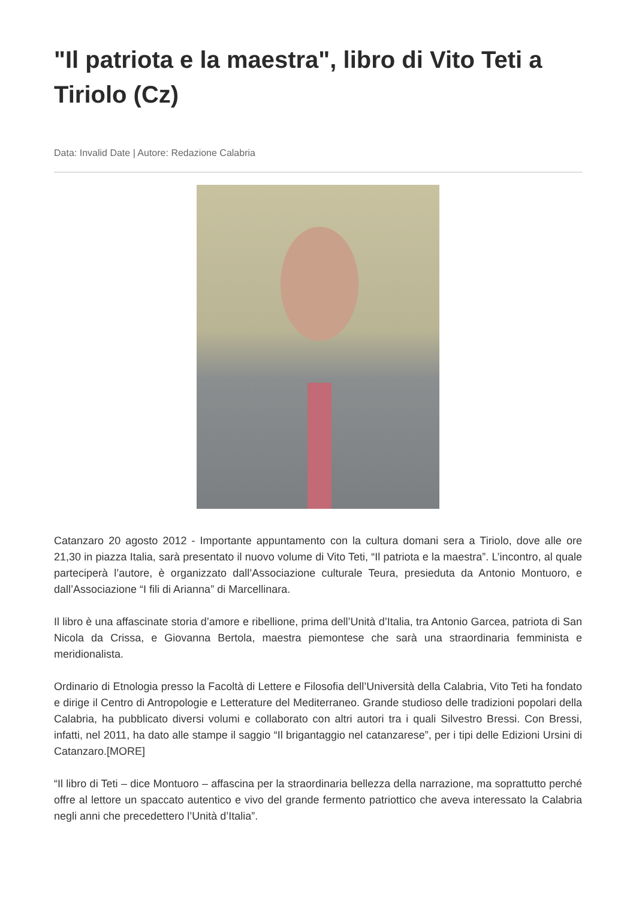"Il patriota e la maestra", libro di Vito Teti a Tiriolo (Cz)
Data: Invalid Date | Autore: Redazione Calabria
Catanzaro 20 agosto 2012 - Importante appuntamento con la cultura domani sera a Tiriolo, dove alle ore 21,30 in piazza Italia, sarà presentato il nuovo volume di Vito Teti, “Il patriota e la maestra”. L’incontro, al quale parteciperà l’autore, è organizzato dall’Associazione culturale Teura, presieduta da Antonio Montuoro, e dall’Associazione “I fili di Arianna” di Marcellinara.
Il libro è una affascinate storia d’amore e ribellione, prima dell’Unità d’Italia, tra Antonio Garcea, patriota di San Nicola da Crissa, e Giovanna Bertola, maestra piemontese che sarà una straordinaria femminista e meridionalista.
Ordinario di Etnologia presso la Facoltà di Lettere e Filosofia dell’Università della Calabria, Vito Teti ha fondato e dirige il Centro di Antropologie e Letterature del Mediterraneo. Grande studioso delle tradizioni popolari della Calabria, ha pubblicato diversi volumi e collaborato con altri autori tra i quali Silvestro Bressi. Con Bressi, infatti, nel 2011, ha dato alle stampe il saggio “Il brigantaggio nel catanzarese”, per i tipi delle Edizioni Ursini di Catanzaro.[MORE]
“Il libro di Teti – dice Montuoro – affascina per la straordinaria bellezza della narrazione, ma soprattutto perché offre al lettore un spaccato autentico e vivo del grande fermento patriottico che aveva interessato la Calabria negli anni che precedettero l’Unità d’Italia”.